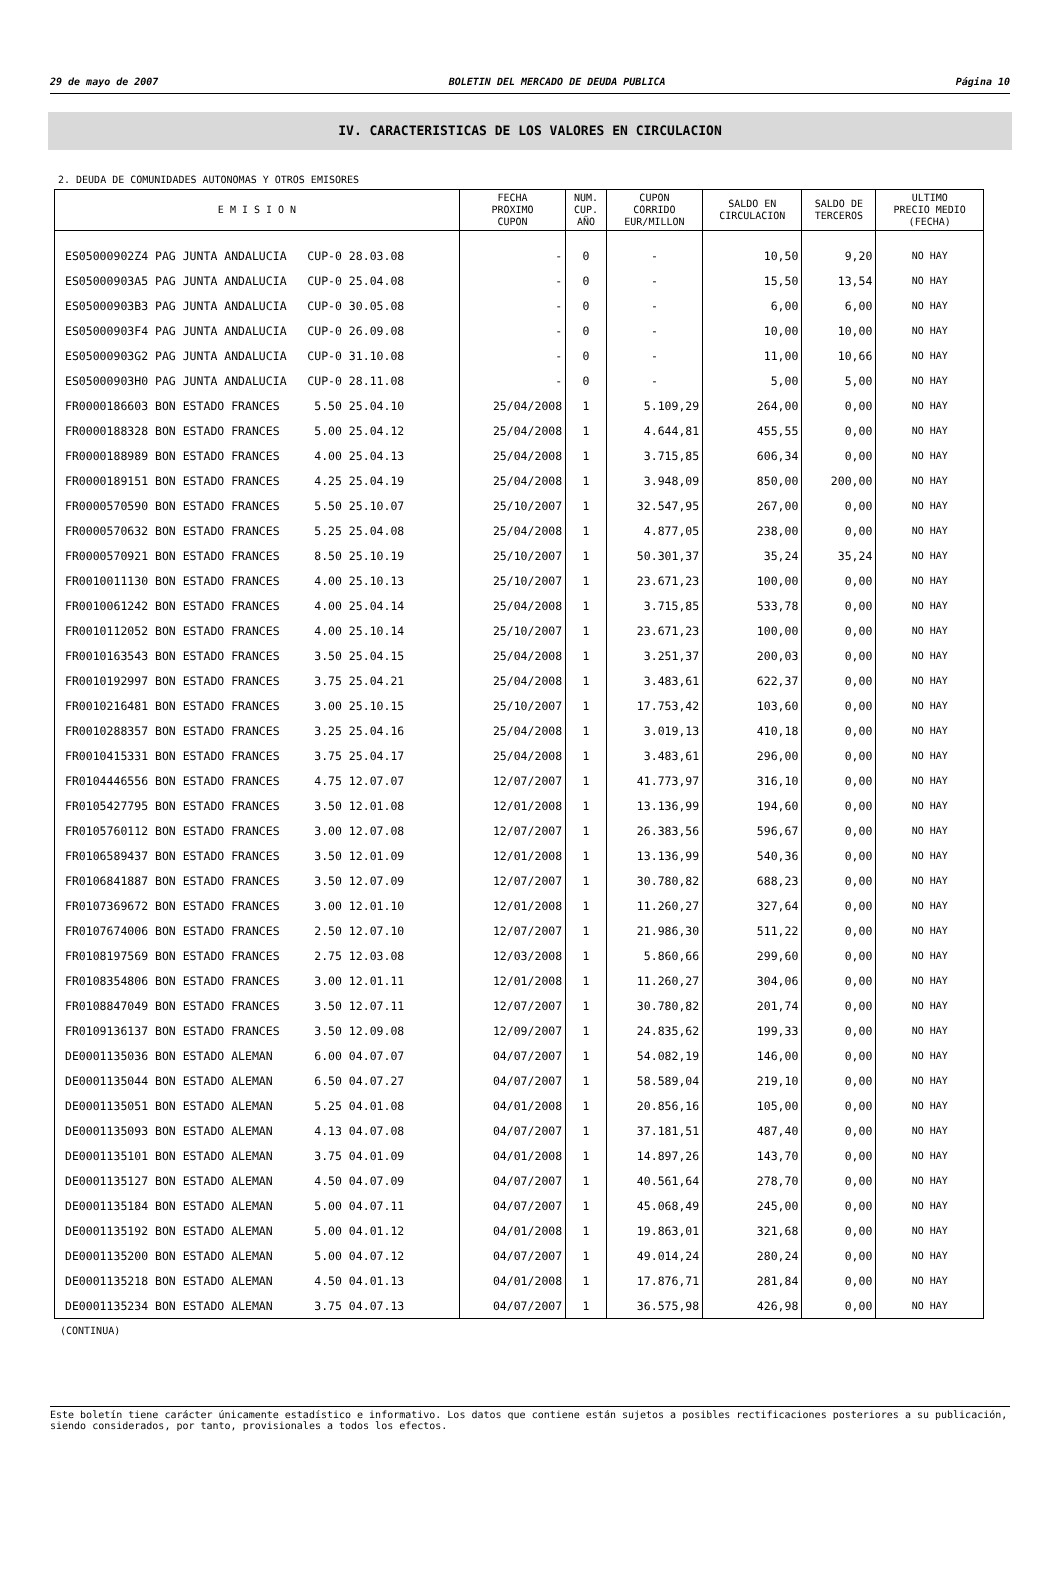29 de mayo de 2007 BOLETIN DEL MERCADO DE DEUDA PUBLICA Página 10
IV. CARACTERISTICAS DE LOS VALORES EN CIRCULACION
2. DEUDA DE COMUNIDADES AUTONOMAS Y OTROS EMISORES
| E M I S I O N | FECHA PROXIMO CUPON | NUM. CUP. AÑO | CUPON CORRIDO EUR/MILLON | SALDO EN CIRCULACION | SALDO DE TERCEROS | ULTIMO PRECIO MEDIO (FECHA) |
| --- | --- | --- | --- | --- | --- | --- |
| ES05000902Z4 PAG JUNTA ANDALUCIA CUP-0 28.03.08 | - | 0 | - | 10,50 | 9,20 | NO HAY |
| ES05000903A5 PAG JUNTA ANDALUCIA CUP-0 25.04.08 | - | 0 | - | 15,50 | 13,54 | NO HAY |
| ES05000903B3 PAG JUNTA ANDALUCIA CUP-0 30.05.08 | - | 0 | - | 6,00 | 6,00 | NO HAY |
| ES05000903F4 PAG JUNTA ANDALUCIA CUP-0 26.09.08 | - | 0 | - | 10,00 | 10,00 | NO HAY |
| ES05000903G2 PAG JUNTA ANDALUCIA CUP-0 31.10.08 | - | 0 | - | 11,00 | 10,66 | NO HAY |
| ES05000903H0 PAG JUNTA ANDALUCIA CUP-0 28.11.08 | - | 0 | - | 5,00 | 5,00 | NO HAY |
| FR0000186603 BON ESTADO FRANCES 5.50 25.04.10 | 25/04/2008 | 1 | 5.109,29 | 264,00 | 0,00 | NO HAY |
| FR0000188328 BON ESTADO FRANCES 5.00 25.04.12 | 25/04/2008 | 1 | 4.644,81 | 455,55 | 0,00 | NO HAY |
| FR0000188989 BON ESTADO FRANCES 4.00 25.04.13 | 25/04/2008 | 1 | 3.715,85 | 606,34 | 0,00 | NO HAY |
| FR0000189151 BON ESTADO FRANCES 4.25 25.04.19 | 25/04/2008 | 1 | 3.948,09 | 850,00 | 200,00 | NO HAY |
| FR0000570590 BON ESTADO FRANCES 5.50 25.10.07 | 25/10/2007 | 1 | 32.547,95 | 267,00 | 0,00 | NO HAY |
| FR0000570632 BON ESTADO FRANCES 5.25 25.04.08 | 25/04/2008 | 1 | 4.877,05 | 238,00 | 0,00 | NO HAY |
| FR0000570921 BON ESTADO FRANCES 8.50 25.10.19 | 25/10/2007 | 1 | 50.301,37 | 35,24 | 35,24 | NO HAY |
| FR0010011130 BON ESTADO FRANCES 4.00 25.10.13 | 25/10/2007 | 1 | 23.671,23 | 100,00 | 0,00 | NO HAY |
| FR0010061242 BON ESTADO FRANCES 4.00 25.04.14 | 25/04/2008 | 1 | 3.715,85 | 533,78 | 0,00 | NO HAY |
| FR0010112052 BON ESTADO FRANCES 4.00 25.10.14 | 25/10/2007 | 1 | 23.671,23 | 100,00 | 0,00 | NO HAY |
| FR0010163543 BON ESTADO FRANCES 3.50 25.04.15 | 25/04/2008 | 1 | 3.251,37 | 200,03 | 0,00 | NO HAY |
| FR0010192997 BON ESTADO FRANCES 3.75 25.04.21 | 25/04/2008 | 1 | 3.483,61 | 622,37 | 0,00 | NO HAY |
| FR0010216481 BON ESTADO FRANCES 3.00 25.10.15 | 25/10/2007 | 1 | 17.753,42 | 103,60 | 0,00 | NO HAY |
| FR0010288357 BON ESTADO FRANCES 3.25 25.04.16 | 25/04/2008 | 1 | 3.019,13 | 410,18 | 0,00 | NO HAY |
| FR0010415331 BON ESTADO FRANCES 3.75 25.04.17 | 25/04/2008 | 1 | 3.483,61 | 296,00 | 0,00 | NO HAY |
| FR0104446556 BON ESTADO FRANCES 4.75 12.07.07 | 12/07/2007 | 1 | 41.773,97 | 316,10 | 0,00 | NO HAY |
| FR0105427795 BON ESTADO FRANCES 3.50 12.01.08 | 12/01/2008 | 1 | 13.136,99 | 194,60 | 0,00 | NO HAY |
| FR0105760112 BON ESTADO FRANCES 3.00 12.07.08 | 12/07/2007 | 1 | 26.383,56 | 596,67 | 0,00 | NO HAY |
| FR0106589437 BON ESTADO FRANCES 3.50 12.01.09 | 12/01/2008 | 1 | 13.136,99 | 540,36 | 0,00 | NO HAY |
| FR0106841887 BON ESTADO FRANCES 3.50 12.07.09 | 12/07/2007 | 1 | 30.780,82 | 688,23 | 0,00 | NO HAY |
| FR0107369672 BON ESTADO FRANCES 3.00 12.01.10 | 12/01/2008 | 1 | 11.260,27 | 327,64 | 0,00 | NO HAY |
| FR0107674006 BON ESTADO FRANCES 2.50 12.07.10 | 12/07/2007 | 1 | 21.986,30 | 511,22 | 0,00 | NO HAY |
| FR0108197569 BON ESTADO FRANCES 2.75 12.03.08 | 12/03/2008 | 1 | 5.860,66 | 299,60 | 0,00 | NO HAY |
| FR0108354806 BON ESTADO FRANCES 3.00 12.01.11 | 12/01/2008 | 1 | 11.260,27 | 304,06 | 0,00 | NO HAY |
| FR0108847049 BON ESTADO FRANCES 3.50 12.07.11 | 12/07/2007 | 1 | 30.780,82 | 201,74 | 0,00 | NO HAY |
| FR0109136137 BON ESTADO FRANCES 3.50 12.09.08 | 12/09/2007 | 1 | 24.835,62 | 199,33 | 0,00 | NO HAY |
| DE0001135036 BON ESTADO ALEMAN 6.00 04.07.07 | 04/07/2007 | 1 | 54.082,19 | 146,00 | 0,00 | NO HAY |
| DE0001135044 BON ESTADO ALEMAN 6.50 04.07.27 | 04/07/2007 | 1 | 58.589,04 | 219,10 | 0,00 | NO HAY |
| DE0001135051 BON ESTADO ALEMAN 5.25 04.01.08 | 04/01/2008 | 1 | 20.856,16 | 105,00 | 0,00 | NO HAY |
| DE0001135093 BON ESTADO ALEMAN 4.13 04.07.08 | 04/07/2007 | 1 | 37.181,51 | 487,40 | 0,00 | NO HAY |
| DE0001135101 BON ESTADO ALEMAN 3.75 04.01.09 | 04/01/2008 | 1 | 14.897,26 | 143,70 | 0,00 | NO HAY |
| DE0001135127 BON ESTADO ALEMAN 4.50 04.07.09 | 04/07/2007 | 1 | 40.561,64 | 278,70 | 0,00 | NO HAY |
| DE0001135184 BON ESTADO ALEMAN 5.00 04.07.11 | 04/07/2007 | 1 | 45.068,49 | 245,00 | 0,00 | NO HAY |
| DE0001135192 BON ESTADO ALEMAN 5.00 04.01.12 | 04/01/2008 | 1 | 19.863,01 | 321,68 | 0,00 | NO HAY |
| DE0001135200 BON ESTADO ALEMAN 5.00 04.07.12 | 04/07/2007 | 1 | 49.014,24 | 280,24 | 0,00 | NO HAY |
| DE0001135218 BON ESTADO ALEMAN 4.50 04.01.13 | 04/01/2008 | 1 | 17.876,71 | 281,84 | 0,00 | NO HAY |
| DE0001135234 BON ESTADO ALEMAN 3.75 04.07.13 | 04/07/2007 | 1 | 36.575,98 | 426,98 | 0,00 | NO HAY |
(CONTINUA)
Este boletín tiene carácter únicamente estadístico e informativo. Los datos que contiene están sujetos a posibles rectificaciones posteriores a su publicación, siendo considerados, por tanto, provisionales a todos los efectos.